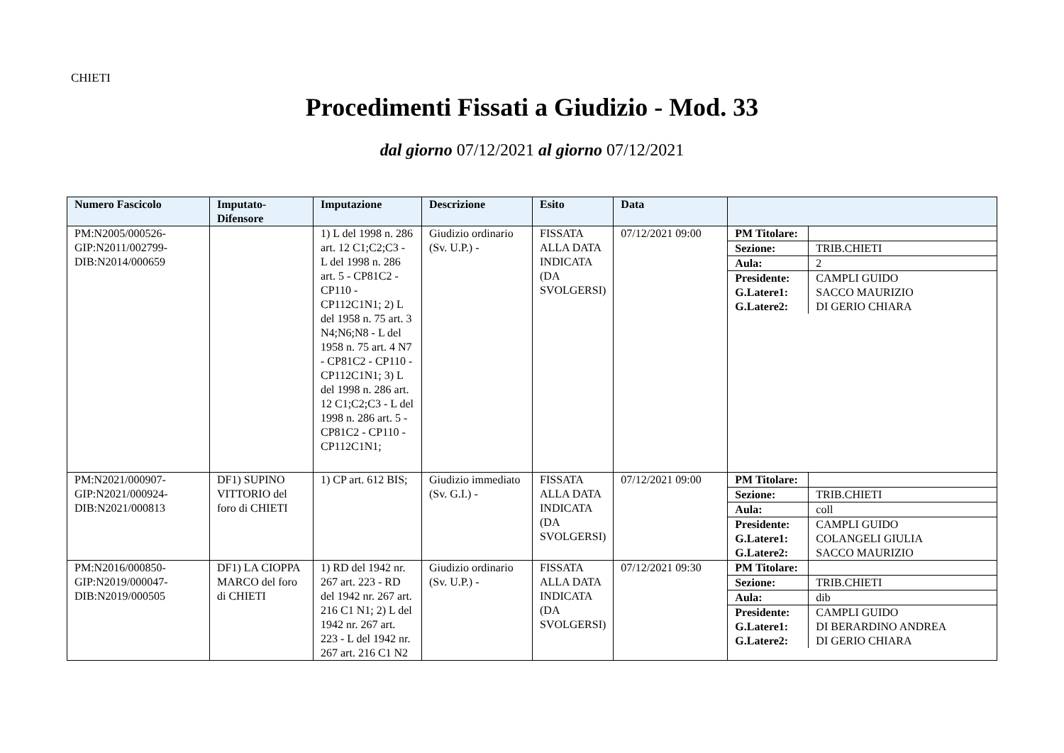CHIETI
Procedimenti Fissati a Giudizio - Mod. 33
dal giorno 07/12/2021 al giorno 07/12/2021
| Numero Fascicolo | Imputato-Difensore | Imputazione | Descrizione | Esito | Data | |
| --- | --- | --- | --- | --- | --- | --- |
| PM:N2005/000526- GIP:N2011/002799- DIB:N2014/000659 | | 1) L del 1998 n. 286 art. 12 C1;C2;C3 - L del 1998 n. 286 art. 5 - CP81C2 - CP110 - CP112C1N1; 2) L del 1958 n. 75 art. 3 N4;N6;N8 - L del 1958 n. 75 art. 4 N7 - CP81C2 - CP110 - CP112C1N1; 3) L del 1998 n. 286 art. 12 C1;C2;C3 - L del 1998 n. 286 art. 5 - CP81C2 - CP110 - CP112C1N1; | Giudizio ordinario (Sv. U.P.) - | FISSATA ALLA DATA INDICATA (DA SVOLGERSI) | 07/12/2021 09:00 | / PM Titolare: / / / Sezione: / TRIB.CHIETI / / Aula: / 2 / / Presidente: G.Latere1: G.Latere2: / CAMPLI GUIDO SACCO MAURIZIO DI GERIO CHIARA / |
| PM:N2021/000907- GIP:N2021/000924- DIB:N2021/000813 | DF1) SUPINO VITTORIO del foro di CHIETI | 1) CP art. 612 BIS; | Giudizio immediato (Sv. G.I.) - | FISSATA ALLA DATA INDICATA (DA SVOLGERSI) | 07/12/2021 09:00 | / PM Titolare: / / / Sezione: / TRIB.CHIETI / / Aula: / coll / / Presidente: G.Latere1: G.Latere2: / CAMPLI GUIDO COLANGELI GIULIA SACCO MAURIZIO / |
| PM:N2016/000850- GIP:N2019/000047- DIB:N2019/000505 | DF1) LA CIOPPA MARCO del foro di CHIETI | 1) RD del 1942 nr. 267 art. 223 - RD del 1942 nr. 267 art. 216 C1 N1; 2) L del 1942 nr. 267 art. 223 - L del 1942 nr. 267 art. 216 C1 N2 | Giudizio ordinario (Sv. U.P.) - | FISSATA ALLA DATA INDICATA (DA SVOLGERSI) | 07/12/2021 09:30 | / PM Titolare: / / / Sezione: / TRIB.CHIETI / / Aula: / dib / / Presidente: G.Latere1: G.Latere2: / CAMPLI GUIDO DI BERARDINO ANDREA DI GERIO CHIARA / |